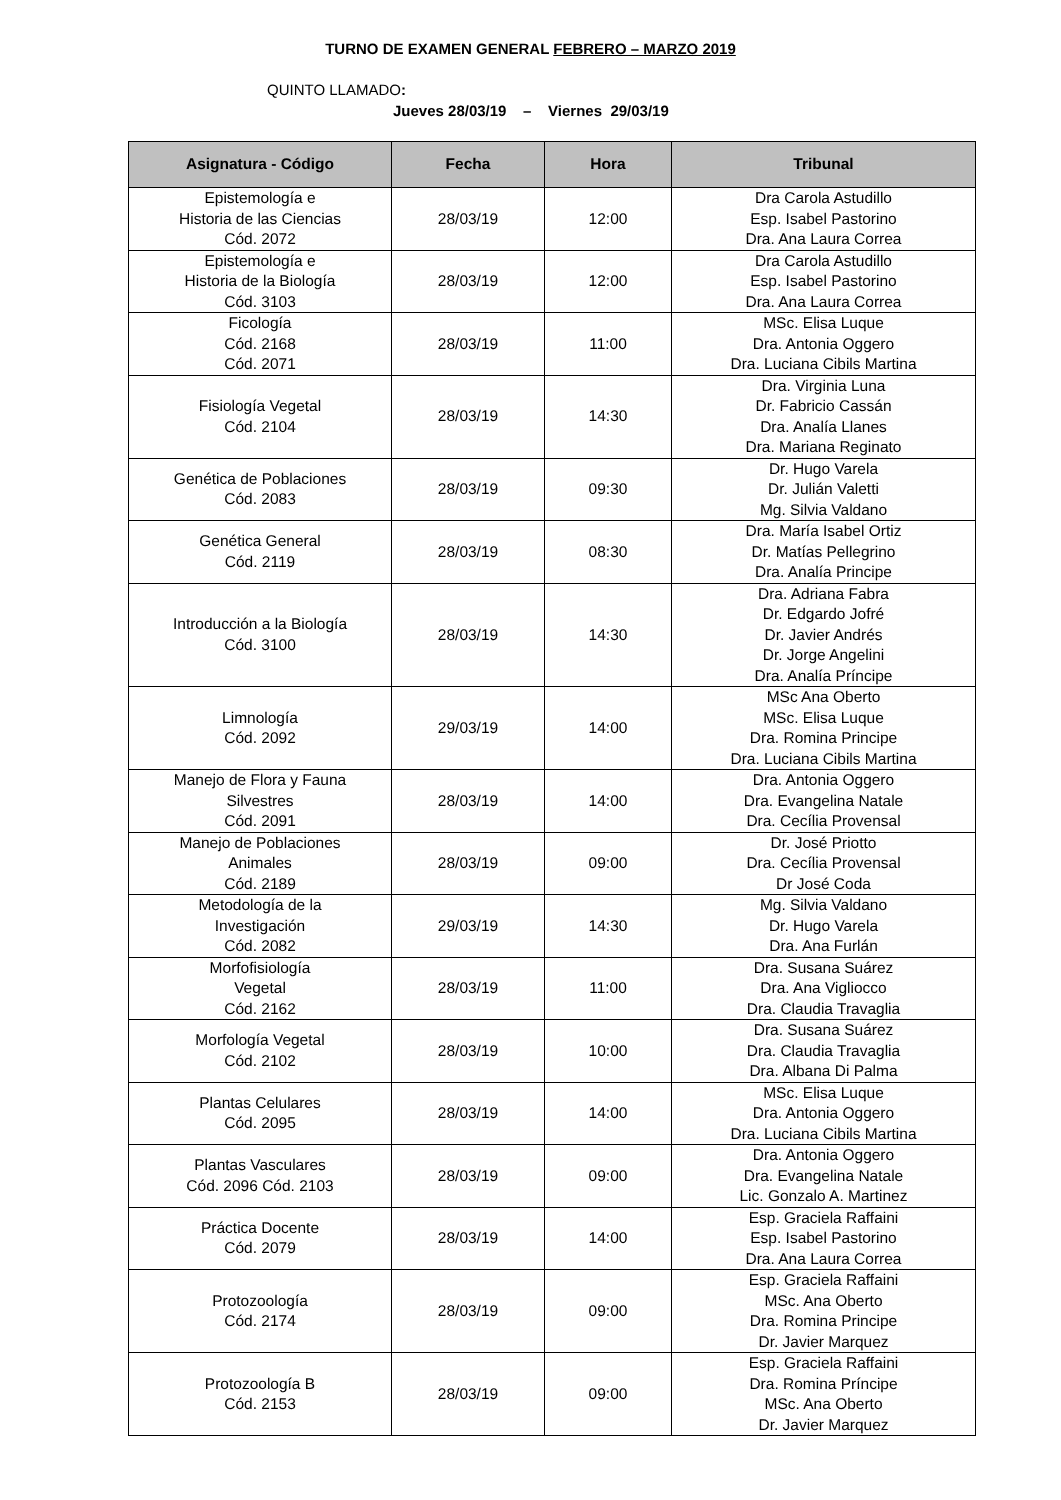TURNO DE EXAMEN GENERAL FEBRERO – MARZO 2019
QUINTO LLAMADO:
Jueves 28/03/19 – Viernes 29/03/19
| Asignatura - Código | Fecha | Hora | Tribunal |
| --- | --- | --- | --- |
| Epistemología e Historia de las Ciencias Cód. 2072 | 28/03/19 | 12:00 | Dra Carola Astudillo Esp. Isabel Pastorino Dra. Ana Laura Correa |
| Epistemología e Historia de la Biología Cód. 3103 | 28/03/19 | 12:00 | Dra Carola Astudillo Esp. Isabel Pastorino Dra. Ana Laura Correa |
| Ficología Cód. 2168 Cód. 2071 | 28/03/19 | 11:00 | MSc. Elisa Luque Dra. Antonia Oggero Dra. Luciana Cibils Martina |
| Fisiología Vegetal Cód. 2104 | 28/03/19 | 14:30 | Dra. Virginia Luna Dr. Fabricio Cassán Dra. Analía Llanes Dra. Mariana Reginato |
| Genética de Poblaciones Cód. 2083 | 28/03/19 | 09:30 | Dr. Hugo Varela Dr. Julián Valetti Mg. Silvia Valdano |
| Genética General Cód. 2119 | 28/03/19 | 08:30 | Dra. María Isabel Ortiz Dr. Matías Pellegrino Dra. Analía Principe |
| Introducción a la Biología Cód. 3100 | 28/03/19 | 14:30 | Dra. Adriana Fabra Dr. Edgardo Jofré Dr. Javier Andrés Dr. Jorge Angelini Dra. Analía Príncipe |
| Limnología Cód. 2092 | 29/03/19 | 14:00 | MSc Ana Oberto MSc. Elisa Luque Dra. Romina Principe Dra. Luciana Cibils Martina |
| Manejo de Flora y Fauna Silvestres Cód. 2091 | 28/03/19 | 14:00 | Dra. Antonia Oggero Dra. Evangelina Natale Dra. Cecília Provensal |
| Manejo de Poblaciones Animales Cód. 2189 | 28/03/19 | 09:00 | Dr. José Priotto Dra. Cecília Provensal Dr José Coda |
| Metodología de la Investigación Cód. 2082 | 29/03/19 | 14:30 | Mg. Silvia Valdano Dr. Hugo Varela Dra. Ana Furlán |
| Morfofisiología Vegetal Cód. 2162 | 28/03/19 | 11:00 | Dra. Susana Suárez Dra. Ana Vigliocco Dra. Claudia Travaglia |
| Morfología Vegetal Cód. 2102 | 28/03/19 | 10:00 | Dra. Susana Suárez Dra. Claudia Travaglia Dra. Albana Di Palma |
| Plantas Celulares Cód. 2095 | 28/03/19 | 14:00 | MSc. Elisa Luque Dra. Antonia Oggero Dra. Luciana Cibils Martina |
| Plantas Vasculares Cód. 2096 Cód. 2103 | 28/03/19 | 09:00 | Dra. Antonia Oggero Dra. Evangelina Natale Lic. Gonzalo A. Martinez |
| Práctica Docente Cód. 2079 | 28/03/19 | 14:00 | Esp. Graciela Raffaini Esp. Isabel Pastorino Dra. Ana Laura Correa |
| Protozoología Cód. 2174 | 28/03/19 | 09:00 | Esp. Graciela Raffaini MSc. Ana Oberto Dra. Romina Principe Dr. Javier Marquez |
| Protozoología B Cód. 2153 | 28/03/19 | 09:00 | Esp. Graciela Raffaini Dra. Romina Príncipe MSc. Ana Oberto Dr. Javier Marquez |